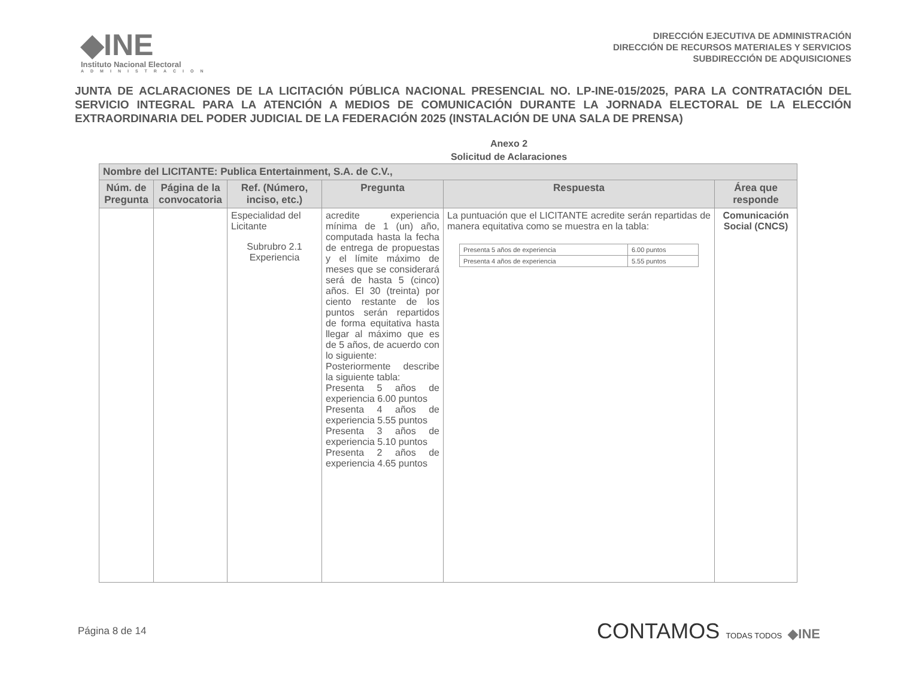◆INE
Instituto Nacional Electoral
ADMINISTRACION
DIRECCIÓN EJECUTIVA DE ADMINISTRACIÓN
DIRECCIÓN DE RECURSOS MATERIALES Y SERVICIOS
SUBDIRECCIÓN DE ADQUISICIONES
JUNTA DE ACLARACIONES DE LA LICITACIÓN PÚBLICA NACIONAL PRESENCIAL NO. LP-INE-015/2025, PARA LA CONTRATACIÓN DEL SERVICIO INTEGRAL PARA LA ATENCIÓN A MEDIOS DE COMUNICACIÓN DURANTE LA JORNADA ELECTORAL DE LA ELECCIÓN EXTRAORDINARIA DEL PODER JUDICIAL DE LA FEDERACIÓN 2025 (INSTALACIÓN DE UNA SALA DE PRENSA)
Anexo 2
Solicitud de Aclaraciones
| Nombre del LICITANTE: Publica Entertainment, S.A. de C.V., | | | | | |
| --- | --- | --- | --- | --- | --- |
| Núm. de Pregunta | Página de la convocatoria | Ref. (Número, inciso, etc.) | Pregunta | Respuesta | Área que responde |
| | | Especialidad del Licitante Subrubro 2.1 Experiencia | acredite experiencia mínima de 1 (un) año, computada hasta la fecha de entrega de propuestas y el límite máximo de meses que se considerará será de hasta 5 (cinco) años. El 30 (treinta) por ciento restante de los puntos serán repartidos de forma equitativa hasta llegar al máximo que es de 5 años, de acuerdo con lo siguiente: Posteriormente describe la siguiente tabla: Presenta 5 años de experiencia 6.00 puntos Presenta 4 años de experiencia 5.55 puntos Presenta 3 años de experiencia 5.10 puntos Presenta 2 años de experiencia 4.65 puntos | La puntuación que el LICITANTE acredite serán repartidas de manera equitativa como se muestra en la tabla: / Presenta 5 años de experiencia / 6.00 puntos / / Presenta 4 años de experiencia / 5.55 puntos / | Comunicación Social (CNCS) |
Página 8 de 14
CONTAMOS TODAS TODOS ◆INE